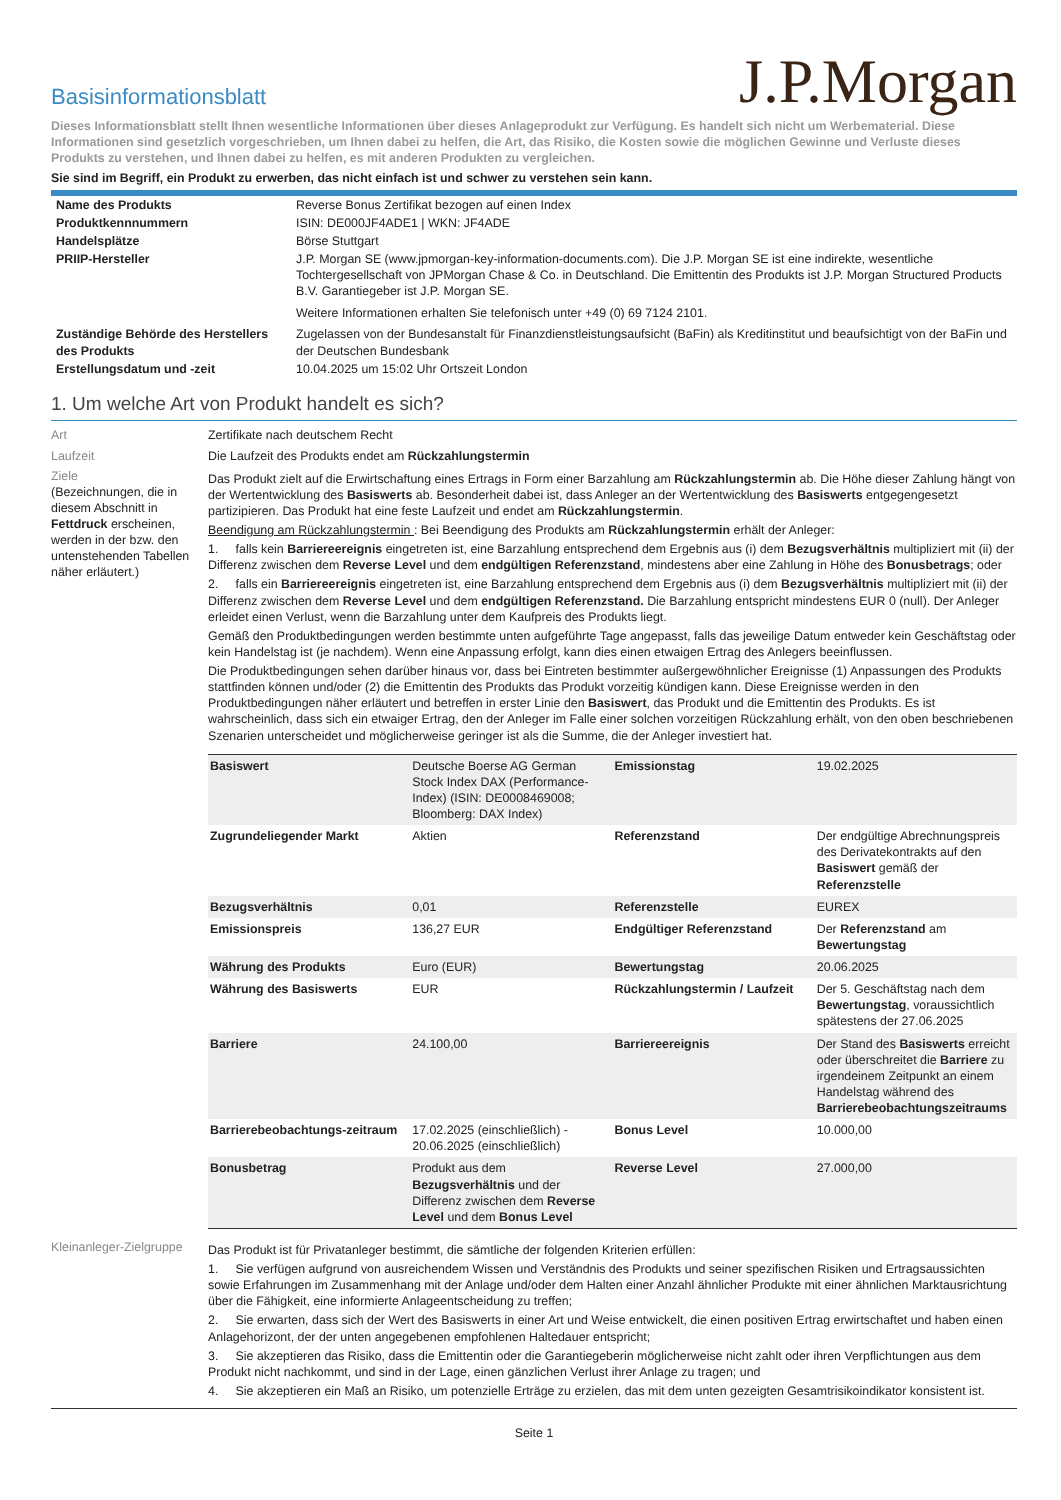Basisinformationsblatt
J.P.Morgan
Dieses Informationsblatt stellt Ihnen wesentliche Informationen über dieses Anlageprodukt zur Verfügung. Es handelt sich nicht um Werbematerial. Diese Informationen sind gesetzlich vorgeschrieben, um Ihnen dabei zu helfen, die Art, das Risiko, die Kosten sowie die möglichen Gewinne und Verluste dieses Produkts zu verstehen, und Ihnen dabei zu helfen, es mit anderen Produkten zu vergleichen.
Sie sind im Begriff, ein Produkt zu erwerben, das nicht einfach ist und schwer zu verstehen sein kann.
| Name des Produkts | Reverse Bonus Zertifikat bezogen auf einen Index |
| Produktkennnummern | ISIN: DE000JF4ADE1 / WKN: JF4ADE |
| Handelsplätze | Börse Stuttgart |
| PRIIP-Hersteller | J.P. Morgan SE (www.jpmorgan-key-information-documents.com). Die J.P. Morgan SE ist eine indirekte, wesentliche Tochtergesellschaft von JPMorgan Chase & Co. in Deutschland. Die Emittentin des Produkts ist J.P. Morgan Structured Products B.V. Garantiegeber ist J.P. Morgan SE. Weitere Informationen erhalten Sie telefonisch unter +49 (0) 69 7124 2101. |
| Zuständige Behörde des Herstellers des Produkts | Zugelassen von der Bundesanstalt für Finanzdienstleistungsaufsicht (BaFin) als Kreditinstitut und beaufsichtigt von der BaFin und der Deutschen Bundesbank |
| Erstellungsdatum und -zeit | 10.04.2025 um 15:02 Uhr Ortszeit London |
1. Um welche Art von Produkt handelt es sich?
Art
Zertifikate nach deutschem Recht
Laufzeit
Die Laufzeit des Produkts endet am Rückzahlungstermin
Ziele
(Bezeichnungen, die in diesem Abschnitt in Fettdruck erscheinen, werden in der bzw. den untenstehenden Tabellen näher erläutert.)
Das Produkt zielt auf die Erwirtschaftung eines Ertrags in Form einer Barzahlung am Rückzahlungstermin ab. Die Höhe dieser Zahlung hängt von der Wertentwicklung des Basiswerts ab. Besonderheit dabei ist, dass Anleger an der Wertentwicklung des Basiswerts entgegengesetzt partizipieren. Das Produkt hat eine feste Laufzeit und endet am Rückzahlungstermin.
Beendigung am Rückzahlungstermin : Bei Beendigung des Produkts am Rückzahlungstermin erhält der Anleger:
1. falls kein Barriereereignis eingetreten ist, eine Barzahlung entsprechend dem Ergebnis aus (i) dem Bezugsverhältnis multipliziert mit (ii) der Differenz zwischen dem Reverse Level und dem endgültigen Referenzstand, mindestens aber eine Zahlung in Höhe des Bonusbetrags; oder
2. falls ein Barriereereignis eingetreten ist, eine Barzahlung entsprechend dem Ergebnis aus (i) dem Bezugsverhältnis multipliziert mit (ii) der Differenz zwischen dem Reverse Level und dem endgültigen Referenzstand. Die Barzahlung entspricht mindestens EUR 0 (null). Der Anleger erleidet einen Verlust, wenn die Barzahlung unter dem Kaufpreis des Produkts liegt.
Gemäß den Produktbedingungen werden bestimmte unten aufgeführte Tage angepasst, falls das jeweilige Datum entweder kein Geschäftstag oder kein Handelstag ist (je nachdem). Wenn eine Anpassung erfolgt, kann dies einen etwaigen Ertrag des Anlegers beeinflussen.
Die Produktbedingungen sehen darüber hinaus vor, dass bei Eintreten bestimmter außergewöhnlicher Ereignisse (1) Anpassungen des Produkts stattfinden können und/oder (2) die Emittentin des Produkts das Produkt vorzeitig kündigen kann. Diese Ereignisse werden in den Produktbedingungen näher erläutert und betreffen in erster Linie den Basiswert, das Produkt und die Emittentin des Produkts. Es ist wahrscheinlich, dass sich ein etwaiger Ertrag, den der Anleger im Falle einer solchen vorzeitigen Rückzahlung erhält, von den oben beschriebenen Szenarien unterscheidet und möglicherweise geringer ist als die Summe, die der Anleger investiert hat.
| Basiswert | Deutsche Boerse AG German Stock Index DAX (Performance-Index) (ISIN: DE0008469008; Bloomberg: DAX Index) | Emissionstag | 19.02.2025 |
| Zugrundeliegender Markt | Aktien | Referenzstand | Der endgültige Abrechnungspreis des Derivatekontrakts auf den Basiswert gemäß der Referenzstelle |
| Bezugsverhältnis | 0,01 | Referenzstelle | EUREX |
| Emissionspreis | 136,27 EUR | Endgültiger Referenzstand | Der Referenzstand am Bewertungstag |
| Währung des Produkts | Euro (EUR) | Bewertungstag | 20.06.2025 |
| Währung des Basiswerts | EUR | Rückzahlungstermin / Laufzeit | Der 5. Geschäftstag nach dem Bewertungstag , voraussichtlich spätestens der 27.06.2025 |
| Barriere | 24.100,00 | Barriereereignis | Der Stand des Basiswerts erreicht oder überschreitet die Barriere zu irgendeinem Zeitpunkt an einem Handelstag während des Barrierebeobachtungszeitraums |
| Barrierebeobachtungs-zeitraum | 17.02.2025 (einschließlich) - 20.06.2025 (einschließlich) | Bonus Level | 10.000,00 |
| Bonusbetrag | Produkt aus dem Bezugsverhältnis und der Differenz zwischen dem Reverse Level und dem Bonus Level | Reverse Level | 27.000,00 |
Kleinanleger-Zielgruppe
Das Produkt ist für Privatanleger bestimmt, die sämtliche der folgenden Kriterien erfüllen:
1. Sie verfügen aufgrund von ausreichendem Wissen und Verständnis des Produkts und seiner spezifischen Risiken und Ertragsaussichten sowie Erfahrungen im Zusammenhang mit der Anlage und/oder dem Halten einer Anzahl ähnlicher Produkte mit einer ähnlichen Marktausrichtung über die Fähigkeit, eine informierte Anlageentscheidung zu treffen;
2. Sie erwarten, dass sich der Wert des Basiswerts in einer Art und Weise entwickelt, die einen positiven Ertrag erwirtschaftet und haben einen Anlagehorizont, der der unten angegebenen empfohlenen Haltedauer entspricht;
3. Sie akzeptieren das Risiko, dass die Emittentin oder die Garantiegeberin möglicherweise nicht zahlt oder ihren Verpflichtungen aus dem Produkt nicht nachkommt, und sind in der Lage, einen gänzlichen Verlust ihrer Anlage zu tragen; und
4. Sie akzeptieren ein Maß an Risiko, um potenzielle Erträge zu erzielen, das mit dem unten gezeigten Gesamtrisikoindikator konsistent ist.
Seite 1